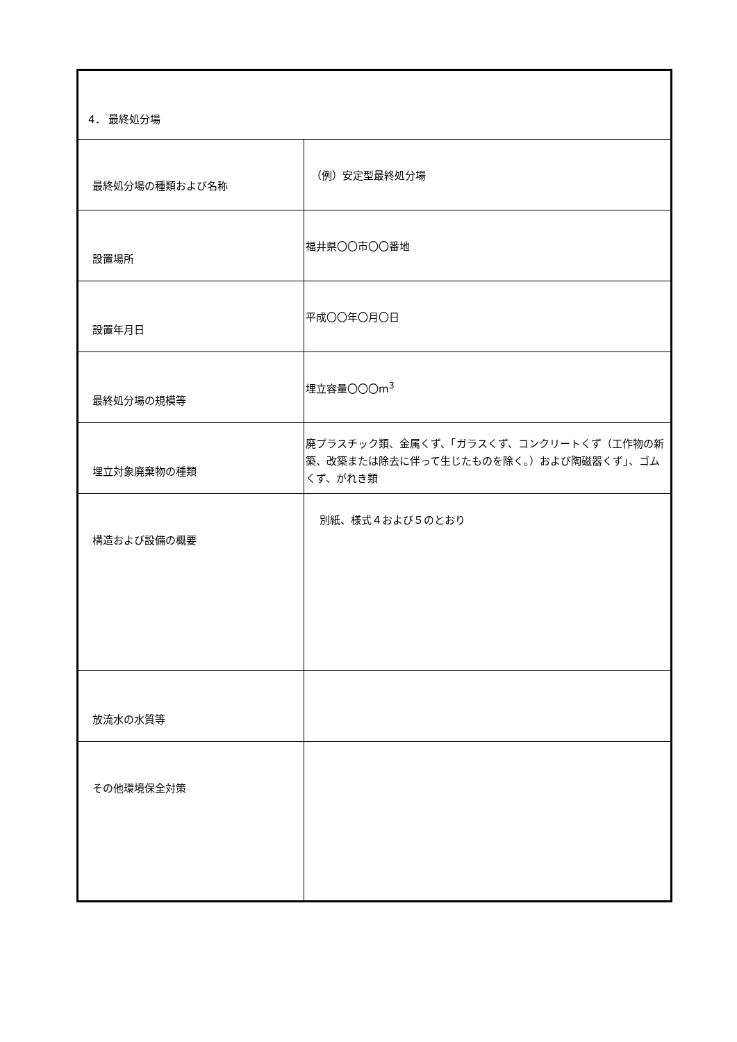| 4． 最終処分場 | |
| 最終処分場の種類および名称 | （例）安定型最終処分場 |
| 設置場所 | 福井県〇〇市〇〇番地 |
| 設置年月日 | 平成〇〇年〇月〇日 |
| 最終処分場の規模等 | 埋立容量〇〇〇m<sup>3</sup> |
| 埋立対象廃棄物の種類 | 廃プラスチック類、金属くず、「ガラスくず、コンクリートくず（工作物の新築、改築または除去に伴って生じたものを除く。）および陶磁器くず」、ゴムくず、がれき類 |
| 構造および設備の概要 | 別紙、様式４および５のとおり |
| 放流水の水質等 | |
| その他環境保全対策 | |